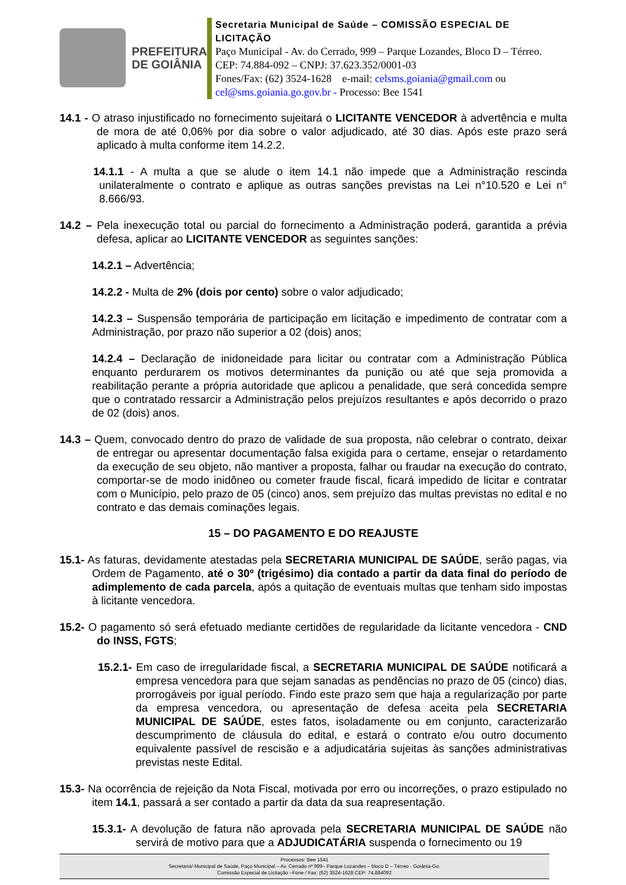PREFEITURA
DE GOIÂNIA
Secretaria Municipal de Saúde – COMISSÃO ESPECIAL DE LICITAÇÃO
Paço Municipal - Av. do Cerrado, 999 – Parque Lozandes, Bloco D – Térreo. CEP: 74.884-092 – CNPJ: 37.623.352/0001-03
Fones/Fax: (62) 3524-1628 e-mail: celsms.goiania@gmail.com ou cel@sms.goiania.go.gov.br - Processo: Bee 1541
14.1 - O atraso injustificado no fornecimento sujeitará o LICITANTE VENCEDOR à advertência e multa de mora de até 0,06% por dia sobre o valor adjudicado, até 30 dias. Após este prazo será aplicado à multa conforme item 14.2.2.
14.1.1 - A multa a que se alude o item 14.1 não impede que a Administração rescinda unilateralmente o contrato e aplique as outras sanções previstas na Lei n°10.520 e Lei n° 8.666/93.
14.2 – Pela inexecução total ou parcial do fornecimento a Administração poderá, garantida a prévia defesa, aplicar ao LICITANTE VENCEDOR as seguintes sanções:
14.2.1 – Advertência;
14.2.2 - Multa de 2% (dois por cento) sobre o valor adjudicado;
14.2.3 – Suspensão temporária de participação em licitação e impedimento de contratar com a Administração, por prazo não superior a 02 (dois) anos;
14.2.4 – Declaração de inidoneidade para licitar ou contratar com a Administração Pública enquanto perdurarem os motivos determinantes da punição ou até que seja promovida a reabilitação perante a própria autoridade que aplicou a penalidade, que será concedida sempre que o contratado ressarcir a Administração pelos prejuízos resultantes e após decorrido o prazo de 02 (dois) anos.
14.3 – Quem, convocado dentro do prazo de validade de sua proposta, não celebrar o contrato, deixar de entregar ou apresentar documentação falsa exigida para o certame, ensejar o retardamento da execução de seu objeto, não mantiver a proposta, falhar ou fraudar na execução do contrato, comportar-se de modo inidôneo ou cometer fraude fiscal, ficará impedido de licitar e contratar com o Município, pelo prazo de 05 (cinco) anos, sem prejuízo das multas previstas no edital e no contrato e das demais cominações legais.
15 – DO PAGAMENTO E DO REAJUSTE
15.1- As faturas, devidamente atestadas pela SECRETARIA MUNICIPAL DE SAÚDE, serão pagas, via Ordem de Pagamento, até o 30º (trigésimo) dia contado a partir da data final do período de adimplemento de cada parcela, após a quitação de eventuais multas que tenham sido impostas à licitante vencedora.
15.2- O pagamento só será efetuado mediante certidões de regularidade da licitante vencedora - CND do INSS, FGTS;
15.2.1- Em caso de irregularidade fiscal, a SECRETARIA MUNICIPAL DE SAÚDE notificará a empresa vencedora para que sejam sanadas as pendências no prazo de 05 (cinco) dias, prorrogáveis por igual período. Findo este prazo sem que haja a regularização por parte da empresa vencedora, ou apresentação de defesa aceita pela SECRETARIA MUNICIPAL DE SAÚDE, estes fatos, isoladamente ou em conjunto, caracterizarão descumprimento de cláusula do edital, e estará o contrato e/ou outro documento equivalente passível de rescisão e a adjudicatária sujeitas às sanções administrativas previstas neste Edital.
15.3- Na ocorrência de rejeição da Nota Fiscal, motivada por erro ou incorreções, o prazo estipulado no item 14.1, passará a ser contado a partir da data da sua reapresentação.
15.3.1- A devolução de fatura não aprovada pela SECRETARIA MUNICIPAL DE SAÚDE não servirá de motivo para que a ADJUDICATÁRIA suspenda o fornecimento ou 19
Processos: Bee 1541
Secretaria/ Municipal de Saúde, Paço Municipal – Av. Cerrado nº 999– Parque Lozandes – bloco D – Térreo - Goiânia-Go.
Comissão Especial de Licitação –Fone / Fax: (62) 3524-1628 CEP: 74.884092